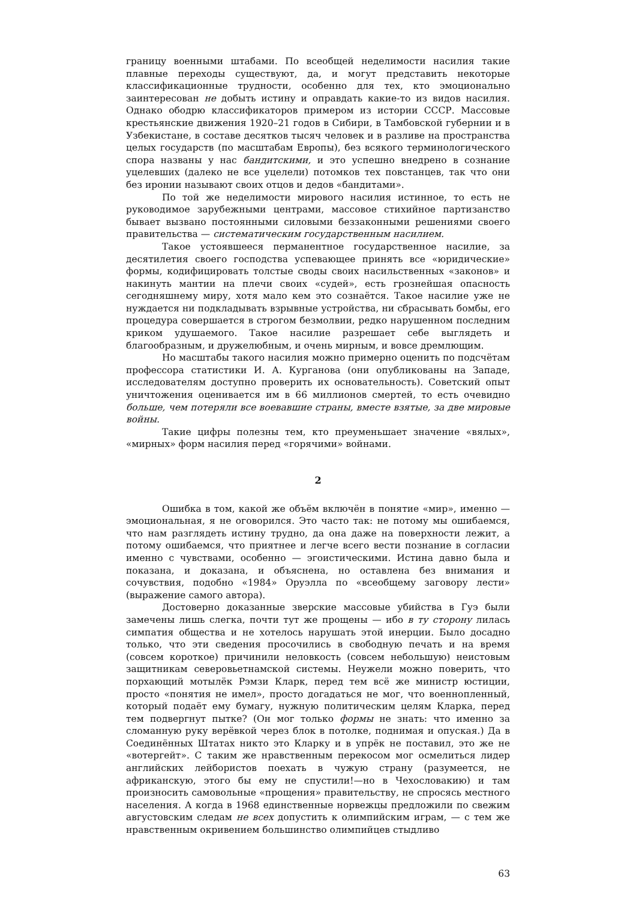границу военными штабами. По всеобщей неделимости насилия такие плавные переходы существуют, да, и могут представить некоторые классификационные трудности, особенно для тех, кто эмоционально заинтересован не добыть истину и оправдать какие-то из видов насилия. Однако ободрю классификаторов примером из истории СССР. Массовые крестьянские движения 1920–21 годов в Сибири, в Тамбовской губернии и в Узбекистане, в составе десятков тысяч человек и в разливе на пространства целых государств (по масштабам Европы), без всякого терминологического спора названы у нас бандитскими, и это успешно внедрено в сознание уцелевших (далеко не все уцелели) потомков тех повстанцев, так что они без иронии называют своих отцов и дедов «бандитами».
По той же неделимости мирового насилия истинное, то есть не руководимое зарубежными центрами, массовое стихийное партизанство бывает вызвано постоянными силовыми беззаконными решениями своего правительства — систематическим государственным насилием.
Такое устоявшееся перманентное государственное насилие, за десятилетия своего господства успевающее принять все «юридические» формы, кодифицировать толстые своды своих насильственных «законов» и накинуть мантии на плечи своих «судей», есть грознейшая опасность сегодняшнему миру, хотя мало кем это сознаётся. Такое насилие уже не нуждается ни подкладывать взрывные устройства, ни сбрасывать бомбы, его процедура совершается в строгом безмолвии, редко нарушенном последним криком удушаемого. Такое насилие разрешает себе выглядеть и благообразным, и дружелюбным, и очень мирным, и вовсе дремлющим.
Но масштабы такого насилия можно примерно оценить по подсчётам профессора статистики И. А. Курганова (они опубликованы на Западе, исследователям доступно проверить их основательность). Советский опыт уничтожения оценивается им в 66 миллионов смертей, то есть очевидно больше, чем потеряли все воевавшие страны, вместе взятые, за две мировые войны.
Такие цифры полезны тем, кто преуменьшает значение «вялых», «мирных» форм насилия перед «горячими» войнами.
2
Ошибка в том, какой же объём включён в понятие «мир», именно — эмоциональная, я не оговорился. Это часто так: не потому мы ошибаемся, что нам разглядеть истину трудно, да она даже на поверхности лежит, а потому ошибаемся, что приятнее и легче всего вести познание в согласии именно с чувствами, особенно — эгоистическими. Истина давно была и показана, и доказана, и объяснена, но оставлена без внимания и сочувствия, подобно «1984» Оруэлла по «всеобщему заговору лести» (выражение самого автора).
Достоверно доказанные зверские массовые убийства в Гуэ были замечены лишь слегка, почти тут же прощены — ибо в ту сторону лилась симпатия общества и не хотелось нарушать этой инерции. Было досадно только, что эти сведения просочились в свободную печать и на время (совсем короткое) причинили неловкость (совсем небольшую) неистовым защитникам северовьетнамской системы. Неужели можно поверить, что порхающий мотылёк Рэмзи Кларк, перед тем всё же министр юстиции, просто «понятия не имел», просто догадаться не мог, что военнопленный, который подаёт ему бумагу, нужную политическим целям Кларка, перед тем подвергнут пытке? (Он мог только формы не знать: что именно за сломанную руку верёвкой через блок в потолке, поднимая и опуская.) Да в Соединённых Штатах никто это Кларку и в упрёк не поставил, это же не «вотергейт». С таким же нравственным перекосом мог осмелиться лидер английских лейбористов поехать в чужую страну (разумеется, не африканскую, этого бы ему не спустили!—но в Чехословакию) и там произносить самовольные «прощения» правительству, не спросясь местного населения. А когда в 1968 единственные норвежцы предложили по свежим августовским следам не всех допустить к олимпийским играм, — с тем же нравственным окривением большинство олимпийцев стыдливо
63